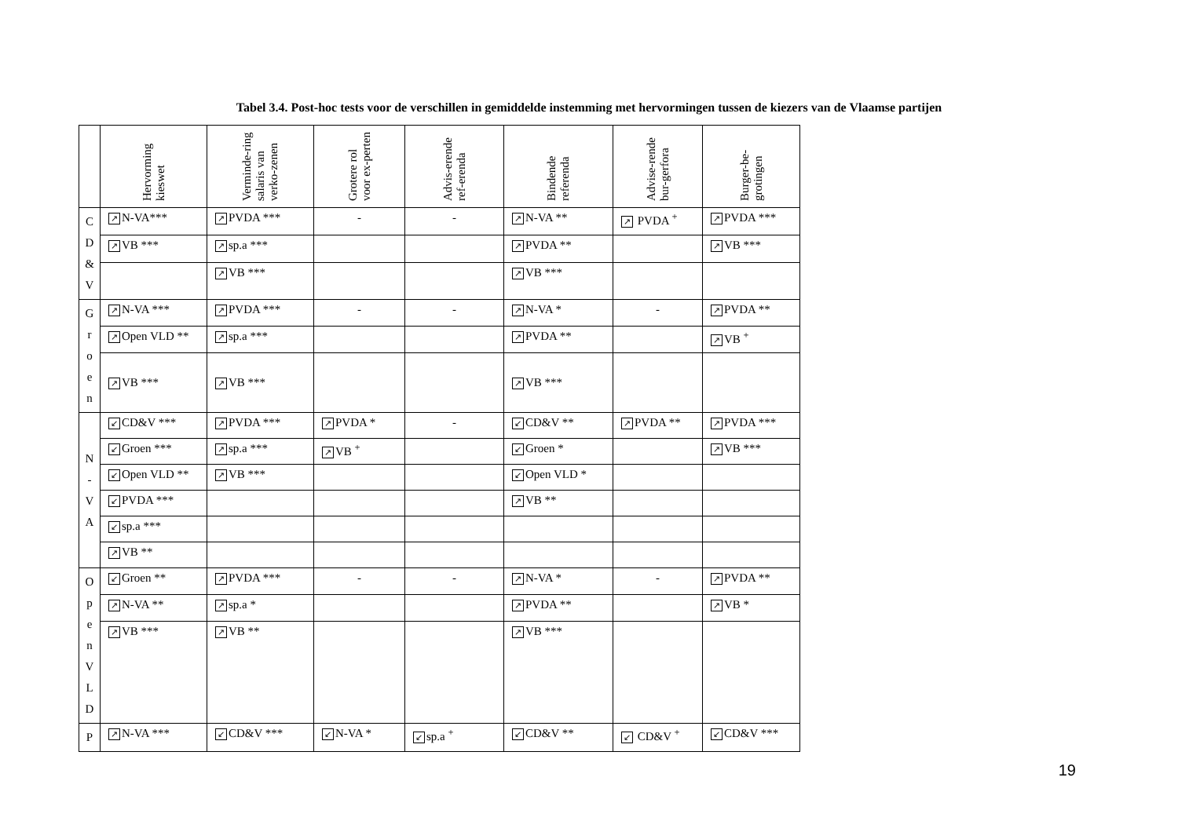Tabel 3.4. Post-hoc tests voor de verschillen in gemiddelde instemming met hervormingen tussen de kiezers van de Vlaamse partijen
| | Hervorming kieswet | Verminde-ring salaris van verko-zenen | Grotere rol voor ex-perten | Advis-erende ref-erenda | Bindende referenda | Advise-rende bur-gerfora | Burger-be-grotingen |
| --- | --- | --- | --- | --- | --- | --- | --- |
| C D & V | ↗ N-VA*** | ↗ PVDA *** | - | - | ↗ N-VA ** | ↗ PVDA <sup>+</sup> | ↗ PVDA *** |
| | ↗ VB *** | ↗ sp.a *** | | | ↗ PVDA ** | | ↗ VB *** |
| | | ↗ VB *** | | | ↗ VB *** | | |
| G r o e n | ↗ N-VA *** | ↗ PVDA *** | - | - | ↗ N-VA * | - | ↗ PVDA ** |
| | ↗ Open VLD ** | ↗ sp.a *** | | | ↗ PVDA ** | | ↗ VB <sup>+</sup> |
| | ↗ VB *** | ↗ VB *** | | | ↗ VB *** | | |
| N - V A | ↙ CD&V *** | ↗ PVDA *** | ↗ PVDA * | - | ↙ CD&V ** | ↗ PVDA ** | ↗ PVDA *** |
| | ↙ Groen *** | ↗ sp.a *** | ↗ VB <sup>+</sup> | | ↙ Groen * | | ↗ VB *** |
| | ↙ Open VLD ** | ↗ VB *** | | | ↙ Open VLD * | | |
| | ↙ PVDA *** | | | | ↗ VB ** | | |
| | ↙ sp.a *** | | | | | | |
| | ↗ VB ** | | | | | | |
| O p e n V L D | ↙ Groen ** | ↗ PVDA *** | - | - | ↗ N-VA * | - | ↗ PVDA ** |
| | ↗ N-VA ** | ↗ sp.a * | | | ↗ PVDA ** | | ↗ VB * |
| | ↗ VB *** | ↗ VB ** | | | ↗ VB *** | | |
| P | ↗ N-VA *** | ↙ CD&V *** | ↙ N-VA * | ↙ sp.a <sup>+</sup> | ↙ CD&V ** | ↙ CD&V <sup>+</sup> | ↙ CD&V *** |
19